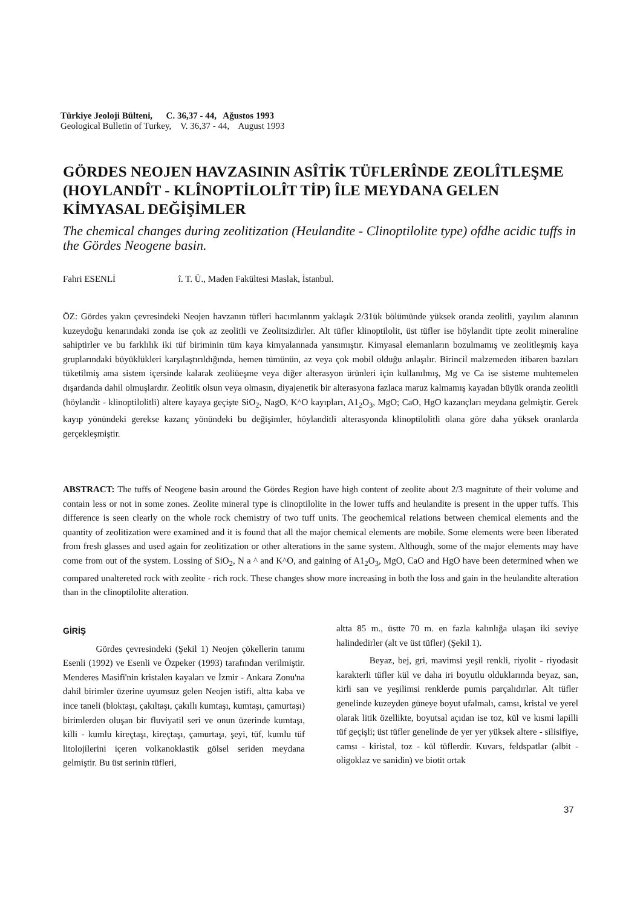Türkiye Jeoloji Bülteni, C. 36,37 - 44, Ağustos 1993
Geological Bulletin of Turkey, V. 36,37 - 44, August 1993
GÖRDES NEOJEN HAVZASININ ASÎTİK TÜFLERÎNDE ZEOLÎTLEŞME (HOYLANDÎT - KLÎNOPTİLOLÎT TİP) ÎLE MEYDANA GELEN KİMYASAL DEĞİŞİMLER
The chemical changes during zeolitization (Heulandite - Clinoptilolite type) ofdhe acidic tuffs in the Gördes Neogene basin.
Fahri ESENLİ î. T. Ü., Maden Fakültesi Maslak, İstanbul.
ÖZ: Gördes yakın çevresindeki Neojen havzanın tüfleri hacımlannm yaklaşık 2/31ük bölümünde yüksek oranda zeolitli, yayılım alanının kuzeydoğu kenarındaki zonda ise çok az zeolitli ve Zeolitsizdirler. Alt tüfler klinoptilolit, üst tüfler ise höylandit tipte zeolit mineraline sahiptirler ve bu farklılık iki tüf biriminin tüm kaya kimyalannada yansımıştır. Kimyasal elemanların bozulmamış ve zeolitleşmiş kaya gruplarındaki büyüklükleri karşılaştırıldığında, hemen tümünün, az veya çok mobil olduğu anlaşılır. Birincil malzemeden itibaren bazıları tüketilmiş ama sistem içersinde kalarak zeoliüeşme veya diğer alterasyon ürünleri için kullanılmış, Mg ve Ca ise sisteme muhtemelen dışardanda dahil olmuşlardır. Zeolitik olsun veya olmasın, diyajenetik bir alterasyona fazlaca maruz kalmamış kayadan büyük oranda zeolitli (höylandit - klinoptilolitli) altere kayaya geçişte SiO<sub>2</sub>, NagO, K^O kayıpları, A1<sub>2</sub>O<sub>3</sub>, MgO; CaO, HgO kazançları meydana gelmiştir. Gerek kayıp yönündeki gerekse kazanç yönündeki bu değişimler, höylanditli alterasyonda klinoptilolitli olana göre daha yüksek oranlarda gerçekleşmiştir.
ABSTRACT: The tuffs of Neogene basin around the Gördes Region have high content of zeolite about 2/3 magnitute of their volume and contain less or not in some zones. Zeolite mineral type is clinoptilolite in the lower tuffs and heulandite is present in the upper tuffs. This difference is seen clearly on the whole rock chemistry of two tuff units. The geochemical relations between chemical elements and the quantity of zeolitization were examined and it is found that all the major chemical elements are mobile. Some elements were been liberated from fresh glasses and used again for zeolitization or other alterations in the same system. Although, some of the major elements may have come from out of the system. Lossing of SiO<sub>2</sub>, N a ^ and K^O, and gaining of A1<sub>2</sub>O<sub>3</sub>, MgO, CaO and HgO have been determined when we compared unaltereted rock with zeolite - rich rock. These changes show more increasing in both the loss and gain in the heulandite alteration than in the clinoptilolite alteration.
GİRİŞ
Gördes çevresindeki (Şekil 1) Neojen çökellerin tanımı Esenli (1992) ve Esenli ve Özpeker (1993) tarafından verilmiştir. Menderes Masifi'nin kristalen kayaları ve İzmir - Ankara Zonu'na dahil birimler üzerine uyumsuz gelen Neojen istifi, altta kaba ve ince taneli (bloktaşı, çakıltaşı, çakıllı kumtaşı, kumtaşı, çamurtaşı) birimlerden oluşan bir fluviyatil seri ve onun üzerinde kumtaşı, killi - kumlu kireçtaşı, kireçtaşı, çamurtaşı, şeyi, tüf, kumlu tüf litolojilerini içeren volkanoklastik gölsel seriden meydana gelmiştir. Bu üst serinin tüfleri,
altta 85 m., üstte 70 m. en fazla kalınlığa ulaşan iki seviye halindedirler (alt ve üst tüfler) (Şekil 1).
Beyaz, bej, gri, mavimsi yeşil renkli, riyolit - riyodasit karakterli tüfler kül ve daha iri boyutlu olduklarında beyaz, san, kirli san ve yeşilimsi renklerde pumis parçalıdırlar. Alt tüfler genelinde kuzeyden güneye boyut ufalmalı, camsı, kristal ve yerel olarak litik özellikte, boyutsal açıdan ise toz, kül ve kısmi lapilli tüf geçişli; üst tüfler genelinde de yer yer yüksek altere - silisifiye, camsı - kiristal, toz - kül tüflerdir. Kuvars, feldspatlar (albit - oligoklaz ve sanidin) ve biotit ortak
37